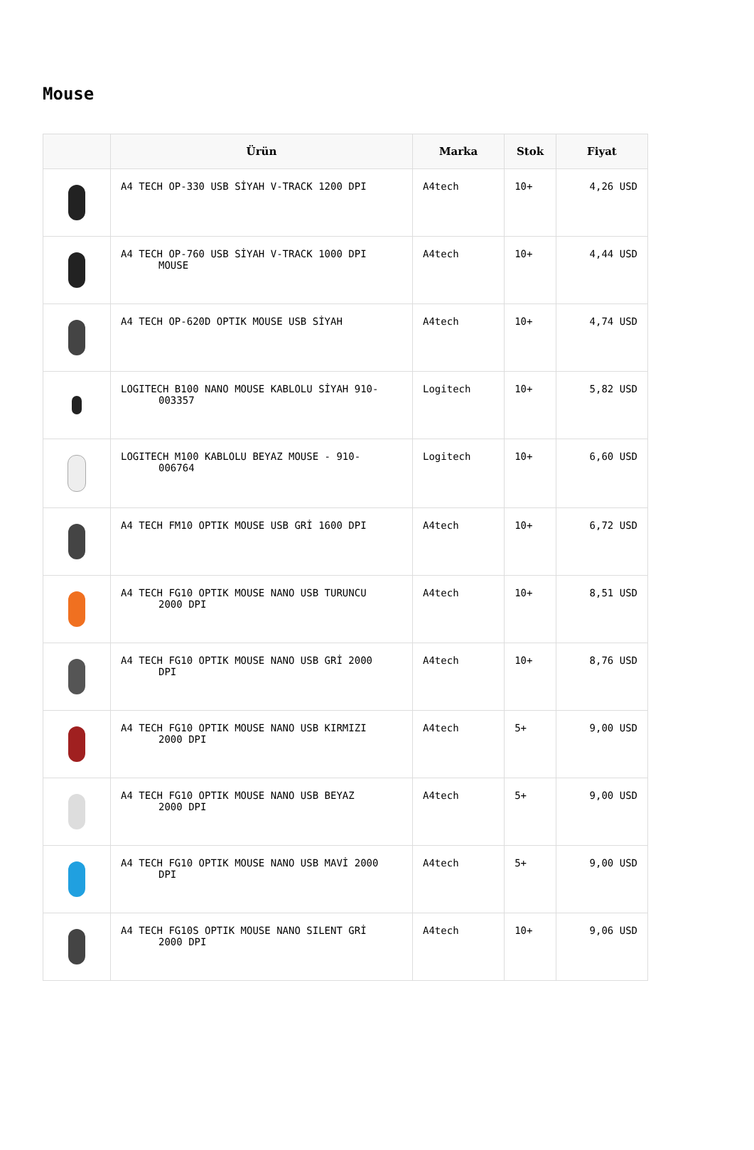Mouse
| | Ürün | Marka | Stok | Fiyat |
| --- | --- | --- | --- | --- |
| | A4 TECH OP-330 USB SİYAH V-TRACK 1200 DPI | A4tech | 10+ | 4,26 USD |
| | A4 TECH OP-760 USB SİYAH V-TRACK 1000 DPI MOUSE | A4tech | 10+ | 4,44 USD |
| | A4 TECH OP-620D OPTIK MOUSE USB SİYAH | A4tech | 10+ | 4,74 USD |
| | LOGITECH B100 NANO MOUSE KABLOLU SİYAH 910- 003357 | Logitech | 10+ | 5,82 USD |
| | LOGITECH M100 KABLOLU BEYAZ MOUSE - 910- 006764 | Logitech | 10+ | 6,60 USD |
| | A4 TECH FM10 OPTIK MOUSE USB GRİ 1600 DPI | A4tech | 10+ | 6,72 USD |
| | A4 TECH FG10 OPTIK MOUSE NANO USB TURUNCU 2000 DPI | A4tech | 10+ | 8,51 USD |
| | A4 TECH FG10 OPTIK MOUSE NANO USB GRİ 2000 DPI | A4tech | 10+ | 8,76 USD |
| | A4 TECH FG10 OPTIK MOUSE NANO USB KIRMIZI 2000 DPI | A4tech | 5+ | 9,00 USD |
| | A4 TECH FG10 OPTIK MOUSE NANO USB BEYAZ 2000 DPI | A4tech | 5+ | 9,00 USD |
| | A4 TECH FG10 OPTIK MOUSE NANO USB MAVİ 2000 DPI | A4tech | 5+ | 9,00 USD |
| | A4 TECH FG10S OPTIK MOUSE NANO SILENT GRİ 2000 DPI | A4tech | 10+ | 9,06 USD |